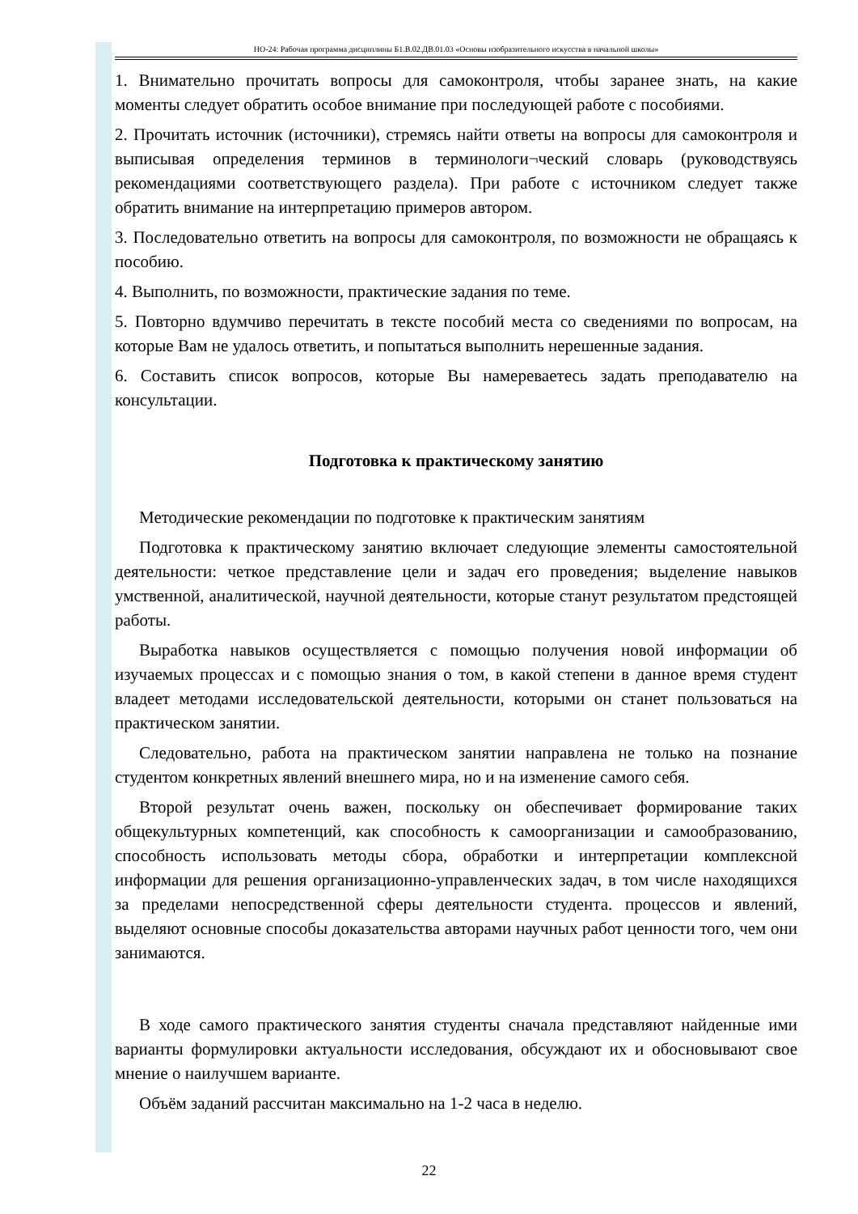НО-24: Рабочая программа дисциплины Б1.В.02.ДВ.01.03 «Основы изобразительного искусства в начальной школы»
1. Внимательно прочитать вопросы для самоконтроля, чтобы заранее знать, на какие моменты следует обратить особое внимание при последующей работе с пособиями.
2. Прочитать источник (источники), стремясь найти ответы на вопросы для самоконтроля и выписывая определения терминов в терминологи¬ческий словарь (руководствуясь рекомендациями соответствующего раздела). При работе с источником следует также обратить внимание на интерпретацию примеров автором.
3. Последовательно ответить на вопросы для самоконтроля, по возможности не обращаясь к пособию.
4. Выполнить, по возможности, практические задания по теме.
5. Повторно вдумчиво перечитать в тексте пособий места со сведениями по вопросам, на которые Вам не удалось ответить, и попытаться выполнить нерешенные задания.
6. Составить список вопросов, которые Вы намереваетесь задать преподавателю на консультации.
Подготовка к практическому занятию
Методические рекомендации по подготовке к практическим занятиям
Подготовка к практическому занятию включает следующие элементы самостоятельной деятельности: четкое представление цели и задач его проведения; выделение навыков умственной, аналитической, научной деятельности, которые станут результатом предстоящей работы.
Выработка навыков осуществляется с помощью получения новой информации об изучаемых процессах и с помощью знания о том, в какой степени в данное время студент владеет методами исследовательской деятельности, которыми он станет пользоваться на практическом занятии.
Следовательно, работа на практическом занятии направлена не только на познание студентом конкретных явлений внешнего мира, но и на изменение самого себя.
Второй результат очень важен, поскольку он обеспечивает формирование таких общекультурных компетенций, как способность к самоорганизации и самообразованию, способность использовать методы сбора, обработки и интерпретации комплексной информации для решения организационно-управленческих задач, в том числе находящихся за пределами непосредственной сферы деятельности студента. процессов и явлений, выделяют основные способы доказательства авторами научных работ ценности того, чем они занимаются.
В ходе самого практического занятия студенты сначала представляют найденные ими варианты формулировки актуальности исследования, обсуждают их и обосновывают свое мнение о наилучшем варианте.
Объём заданий рассчитан максимально на 1-2 часа в неделю.
22